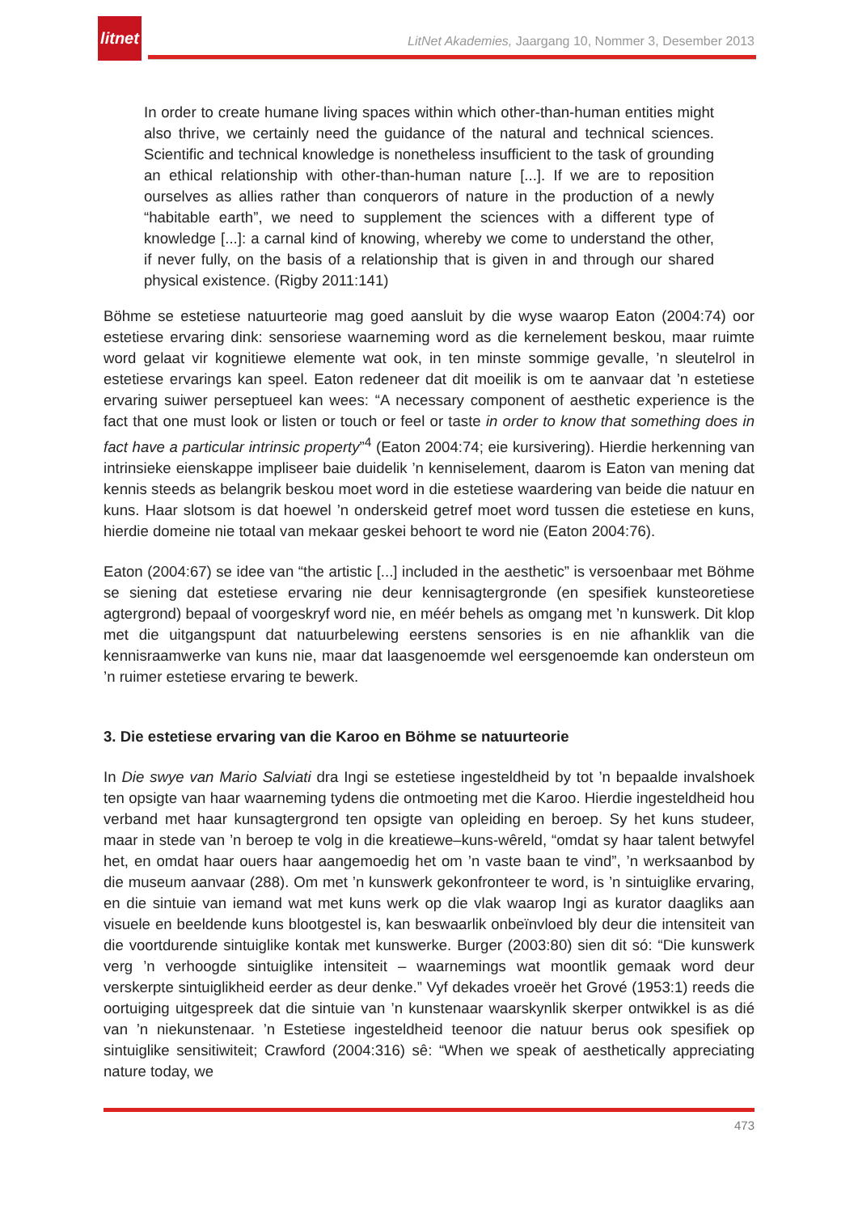litnet
LitNet Akademies, Jaargang 10, Nommer 3, Desember 2013
In order to create humane living spaces within which other-than-human entities might also thrive, we certainly need the guidance of the natural and technical sciences. Scientific and technical knowledge is nonetheless insufficient to the task of grounding an ethical relationship with other-than-human nature [...]. If we are to reposition ourselves as allies rather than conquerors of nature in the production of a newly “habitable earth”, we need to supplement the sciences with a different type of knowledge [...]: a carnal kind of knowing, whereby we come to understand the other, if never fully, on the basis of a relationship that is given in and through our shared physical existence. (Rigby 2011:141)
Böhme se estetiese natuurteorie mag goed aansluit by die wyse waarop Eaton (2004:74) oor estetiese ervaring dink: sensoriese waarneming word as die kernelement beskou, maar ruimte word gelaat vir kognitiewe elemente wat ook, in ten minste sommige gevalle, ’n sleutelrol in estetiese ervarings kan speel. Eaton redeneer dat dit moeilik is om te aanvaar dat ’n estetiese ervaring suiwer perseptueel kan wees: “A necessary component of aesthetic experience is the fact that one must look or listen or touch or feel or taste in order to know that something does in fact have a particular intrinsic property”<sup>4</sup> (Eaton 2004:74; eie kursivering). Hierdie herkenning van intrinsieke eienskappe impliseer baie duidelik ’n kenniselement, daarom is Eaton van mening dat kennis steeds as belangrik beskou moet word in die estetiese waardering van beide die natuur en kuns. Haar slotsom is dat hoewel ’n onderskeid getref moet word tussen die estetiese en kuns, hierdie domeine nie totaal van mekaar geskei behoort te word nie (Eaton 2004:76).
Eaton (2004:67) se idee van “the artistic [...] included in the aesthetic” is versoenbaar met Böhme se siening dat estetiese ervaring nie deur kennisagtergronde (en spesifiek kunsteoretiese agtergrond) bepaal of voorgeskryf word nie, en méér behels as omgang met ’n kunswerk. Dit klop met die uitgangspunt dat natuurbelewing eerstens sensories is en nie afhanklik van die kennisraamwerke van kuns nie, maar dat laasgenoemde wel eersgenoemde kan ondersteun om ’n ruimer estetiese ervaring te bewerk.
3. Die estetiese ervaring van die Karoo en Böhme se natuurteorie
In Die swye van Mario Salviati dra Ingi se estetiese ingesteldheid by tot ’n bepaalde invalshoek ten opsigte van haar waarneming tydens die ontmoeting met die Karoo. Hierdie ingesteldheid hou verband met haar kunsagtergrond ten opsigte van opleiding en beroep. Sy het kuns studeer, maar in stede van ’n beroep te volg in die kreatiewe–kuns-wêreld, “omdat sy haar talent betwyfel het, en omdat haar ouers haar aangemoedig het om ’n vaste baan te vind”, ’n werksaanbod by die museum aanvaar (288). Om met ’n kunswerk gekonfronteer te word, is ’n sintuiglike ervaring, en die sintuie van iemand wat met kuns werk op die vlak waarop Ingi as kurator daagliks aan visuele en beeldende kuns blootgestel is, kan beswaarlik onbeïnvloed bly deur die intensiteit van die voortdurende sintuiglike kontak met kunswerke. Burger (2003:80) sien dit só: “Die kunswerk verg ’n verhoogde sintuiglike intensiteit – waarnemings wat moontlik gemaak word deur verskerpte sintuiglikheid eerder as deur denke.” Vyf dekades vroeër het Grové (1953:1) reeds die oortuiging uitgespreek dat die sintuie van ’n kunstenaar waarskynlik skerper ontwikkel is as dié van ’n niekunstenaar. ’n Estetiese ingesteldheid teenoor die natuur berus ook spesifiek op sintuiglike sensitiwiteit; Crawford (2004:316) sê: “When we speak of aesthetically appreciating nature today, we
473